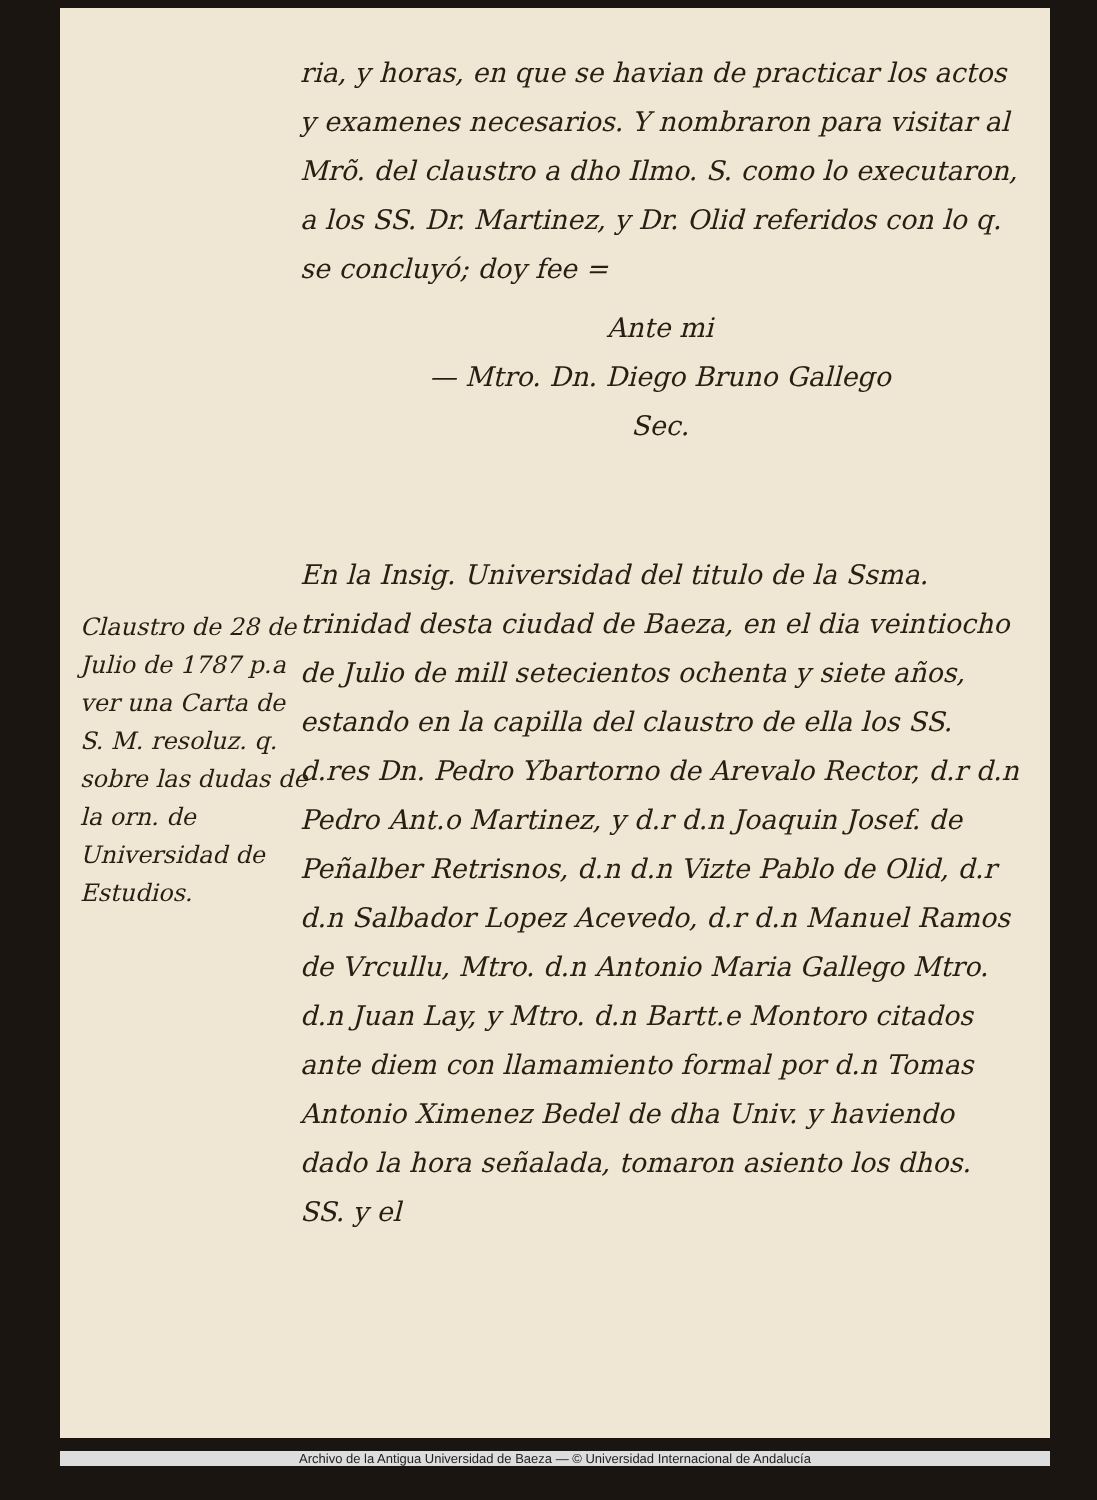ria, y horas, en que se havian de practicar los actos y examenes necesarios. Y nombraron para visitar al Mrõ. del claustro a dho Ilmo. S. como lo executaron, a los SS. Dr. Martinez, y Dr. Olid referidos con lo q. se concluyó; doy fee =
Ante mi
— Mtro. Dn. Diego Bruno Gallego
Sec.
En la Insig. Universidad del titulo de la Ssma. trinidad desta ciudad de Baeza, en el dia veintiocho de Julio de mill setecientos ochenta y siete años, estando en la capilla del claustro de ella los SS. d.res Dn. Pedro Ybartorno de Arevalo Rector, d.r d.n Pedro Ant.o Martinez, y d.r d.n Joaquin Josef. de Peñalber Retrisnos, d.n d.n Vizte Pablo de Olid, d.r d.n Salbador Lopez Acevedo, d.r d.n Manuel Ramos de Vrcullu, Mtro. d.n Antonio Maria Gallego Mtro. d.n Juan Lay, y Mtro. d.n Bartt.e Montoro citados ante diem con llamamiento formal por d.n Tomas Antonio Ximenez Bedel de dha Univ. y haviendo dado la hora señalada, tomaron asiento los dhos. SS. y el
Claustro de 28 de Julio de 1787 p.a ver una Carta de S. M. resoluz. q. sobre las dudas de la orn. de Universidad de Estudios.
Archivo de la Antigua Universidad de Baeza — © Universidad Internacional de Andalucía